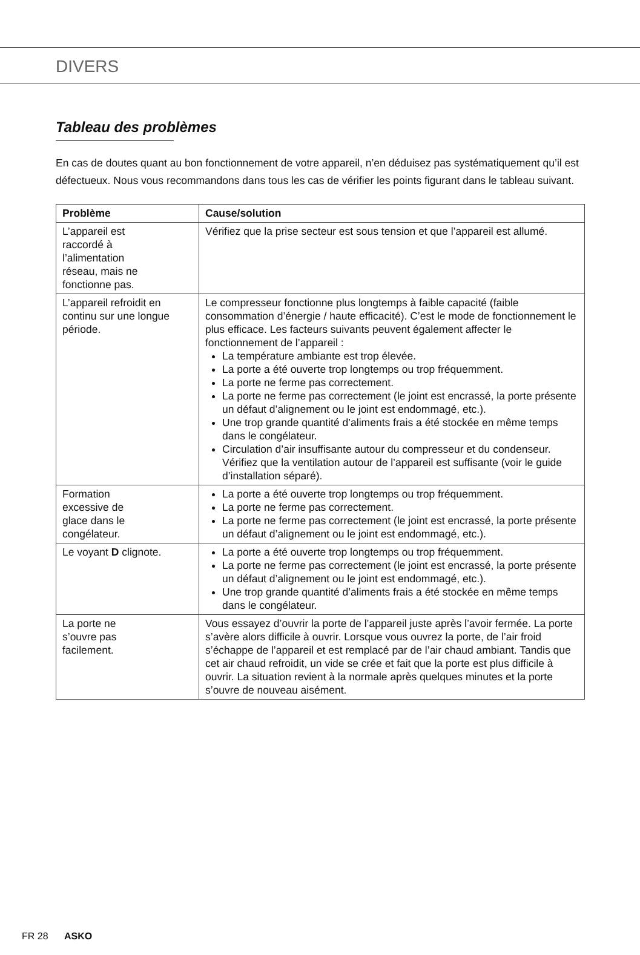DIVERS
Tableau des problèmes
En cas de doutes quant au bon fonctionnement de votre appareil, n’en déduisez pas systématiquement qu’il est défectueux. Nous vous recommandons dans tous les cas de vérifier les points figurant dans le tableau suivant.
| Problème | Cause/solution |
| --- | --- |
| L’appareil est raccordé à l’alimentation réseau, mais ne fonctionne pas. | Vérifiez que la prise secteur est sous tension et que l’appareil est allumé. |
| L’appareil refroidit en continu sur une longue période. | Le compresseur fonctionne plus longtemps à faible capacité (faible consommation d’énergie / haute efficacité). C’est le mode de fonctionnement le plus efficace. Les facteurs suivants peuvent également affecter le fonctionnement de l’appareil : La température ambiante est trop élevée. La porte a été ouverte trop longtemps ou trop fréquemment. La porte ne ferme pas correctement. La porte ne ferme pas correctement (le joint est encrassé, la porte présente un défaut d’alignement ou le joint est endommagé, etc.). Une trop grande quantité d’aliments frais a été stockée en même temps dans le congélateur. Circulation d’air insuffisante autour du compresseur et du condenseur. Vérifiez que la ventilation autour de l’appareil est suffisante (voir le guide d’installation séparé). |
| Formation excessive de glace dans le congélateur. | La porte a été ouverte trop longtemps ou trop fréquemment. La porte ne ferme pas correctement. La porte ne ferme pas correctement (le joint est encrassé, la porte présente un défaut d’alignement ou le joint est endommagé, etc.). |
| Le voyant D clignote. | La porte a été ouverte trop longtemps ou trop fréquemment. La porte ne ferme pas correctement (le joint est encrassé, la porte présente un défaut d’alignement ou le joint est endommagé, etc.). Une trop grande quantité d’aliments frais a été stockée en même temps dans le congélateur. |
| La porte ne s’ouvre pas facilement. | Vous essayez d’ouvrir la porte de l’appareil juste après l’avoir fermée. La porte s’avère alors difficile à ouvrir. Lorsque vous ouvrez la porte, de l’air froid s’échappe de l’appareil et est remplacé par de l’air chaud ambiant. Tandis que cet air chaud refroidit, un vide se crée et fait que la porte est plus difficile à ouvrir. La situation revient à la normale après quelques minutes et la porte s’ouvre de nouveau aisément. |
FR 28 ASKO